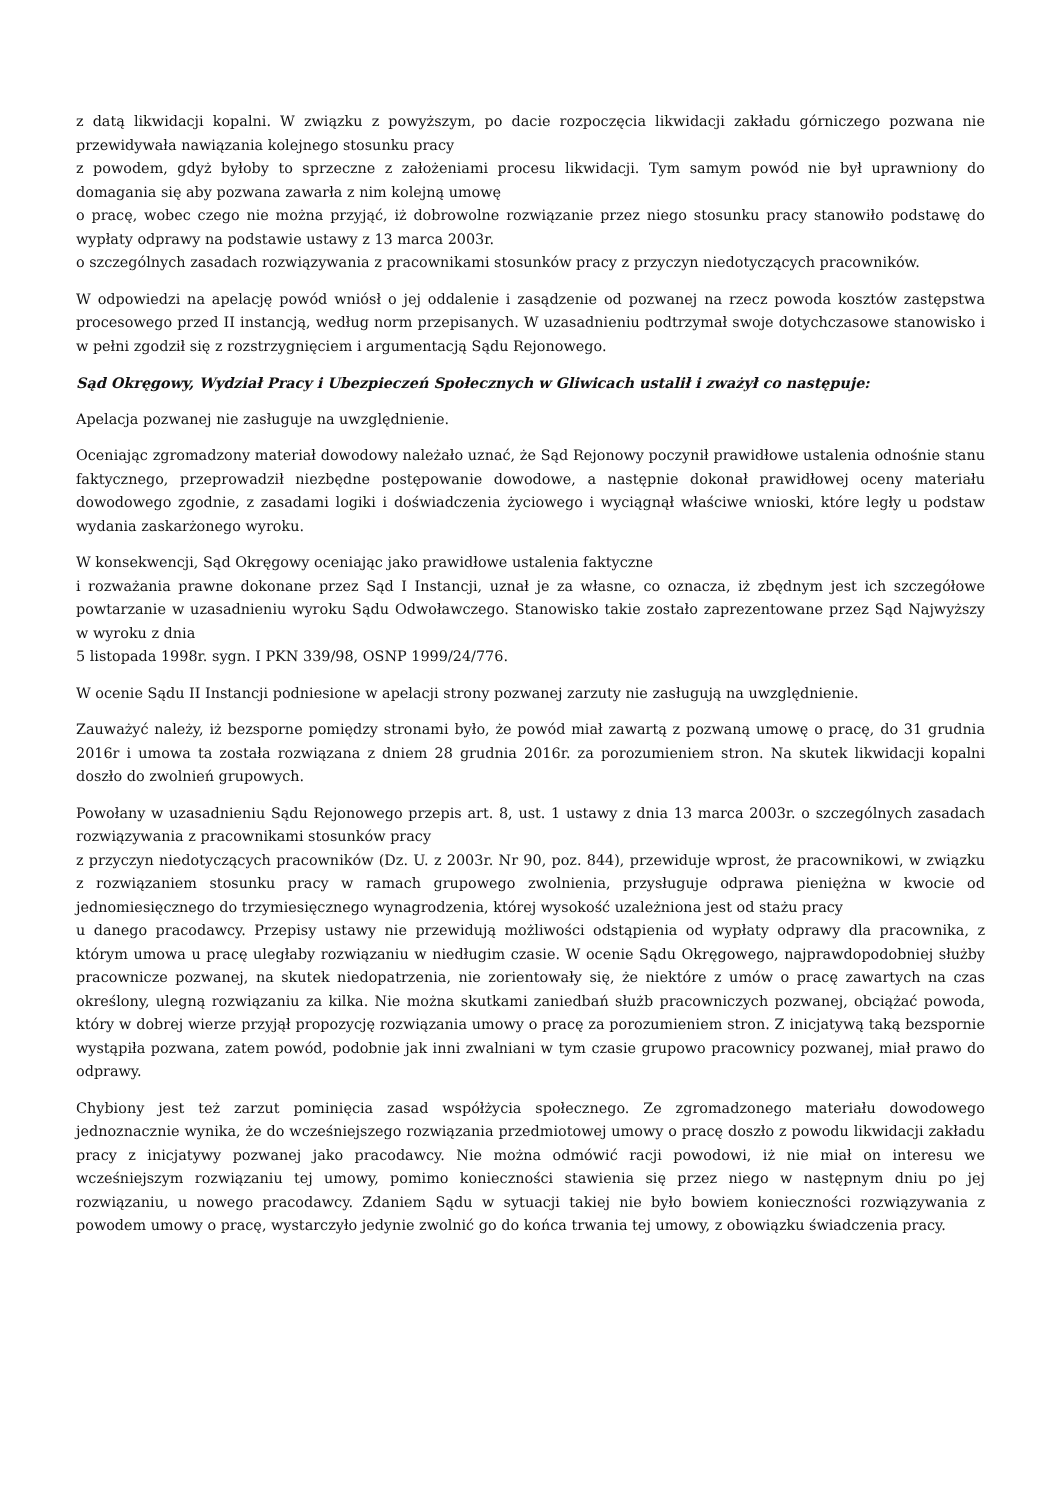z datą likwidacji kopalni. W związku z powyższym, po dacie rozpoczęcia likwidacji zakładu górniczego pozwana nie przewidywała nawiązania kolejnego stosunku pracy
z powodem, gdyż byłoby to sprzeczne z założeniami procesu likwidacji. Tym samym powód nie był uprawniony do domagania się aby pozwana zawarła z nim kolejną umowę
o pracę, wobec czego nie można przyjąć, iż dobrowolne rozwiązanie przez niego stosunku pracy stanowiło podstawę do wypłaty odprawy na podstawie ustawy z 13 marca 2003r.
o szczególnych zasadach rozwiązywania z pracownikami stosunków pracy z przyczyn niedotyczących pracowników.
W odpowiedzi na apelację powód wniósł o jej oddalenie i zasądzenie od pozwanej na rzecz powoda kosztów zastępstwa procesowego przed II instancją, według norm przepisanych. W uzasadnieniu podtrzymał swoje dotychczasowe stanowisko i w pełni zgodził się z rozstrzygnięciem i argumentacją Sądu Rejonowego.
Sąd Okręgowy, Wydział Pracy i Ubezpieczeń Społecznych w Gliwicach ustalił i zważył co następuje:
Apelacja pozwanej nie zasługuje na uwzględnienie.
Oceniając zgromadzony materiał dowodowy należało uznać, że Sąd Rejonowy poczynił prawidłowe ustalenia odnośnie stanu faktycznego, przeprowadził niezbędne postępowanie dowodowe, a następnie dokonał prawidłowej oceny materiału dowodowego zgodnie, z zasadami logiki i doświadczenia życiowego i wyciągnął właściwe wnioski, które legły u podstaw wydania zaskarżonego wyroku.
W konsekwencji, Sąd Okręgowy oceniając jako prawidłowe ustalenia faktyczne
i rozważania prawne dokonane przez Sąd I Instancji, uznał je za własne, co oznacza, iż zbędnym jest ich szczegółowe powtarzanie w uzasadnieniu wyroku Sądu Odwoławczego. Stanowisko takie zostało zaprezentowane przez Sąd Najwyższy w wyroku z dnia
5 listopada 1998r. sygn. I PKN 339/98, OSNP 1999/24/776.
W ocenie Sądu II Instancji podniesione w apelacji strony pozwanej zarzuty nie zasługują na uwzględnienie.
Zauważyć należy, iż bezsporne pomiędzy stronami było, że powód miał zawartą z pozwaną umowę o pracę, do 31 grudnia 2016r i umowa ta została rozwiązana z dniem 28 grudnia 2016r. za porozumieniem stron. Na skutek likwidacji kopalni doszło do zwolnień grupowych.
Powołany w uzasadnieniu Sądu Rejonowego przepis art. 8, ust. 1 ustawy z dnia 13 marca 2003r. o szczególnych zasadach rozwiązywania z pracownikami stosunków pracy
z przyczyn niedotyczących pracowników (Dz. U. z 2003r. Nr 90, poz. 844), przewiduje wprost, że pracownikowi, w związku z rozwiązaniem stosunku pracy w ramach grupowego zwolnienia, przysługuje odprawa pieniężna w kwocie od jednomiesięcznego do trzymiesięcznego wynagrodzenia, której wysokość uzależniona jest od stażu pracy
u danego pracodawcy. Przepisy ustawy nie przewidują możliwości odstąpienia od wypłaty odprawy dla pracownika, z którym umowa u pracę uległaby rozwiązaniu w niedługim czasie. W ocenie Sądu Okręgowego, najprawdopodobniej służby pracownicze pozwanej, na skutek niedopatrzenia, nie zorientowały się, że niektóre z umów o pracę zawartych na czas określony, ulegną rozwiązaniu za kilka. Nie można skutkami zaniedbań służb pracowniczych pozwanej, obciążać powoda, który w dobrej wierze przyjął propozycję rozwiązania umowy o pracę za porozumieniem stron. Z inicjatywą taką bezspornie wystąpiła pozwana, zatem powód, podobnie jak inni zwalniani w tym czasie grupowo pracownicy pozwanej, miał prawo do odprawy.
Chybiony jest też zarzut pominięcia zasad współżycia społecznego. Ze zgromadzonego materiału dowodowego jednoznacznie wynika, że do wcześniejszego rozwiązania przedmiotowej umowy o pracę doszło z powodu likwidacji zakładu pracy z inicjatywy pozwanej jako pracodawcy. Nie można odmówić racji powodowi, iż nie miał on interesu we wcześniejszym rozwiązaniu tej umowy, pomimo konieczności stawienia się przez niego w następnym dniu po jej rozwiązaniu, u nowego pracodawcy. Zdaniem Sądu w sytuacji takiej nie było bowiem konieczności rozwiązywania z powodem umowy o pracę, wystarczyło jedynie zwolnić go do końca trwania tej umowy, z obowiązku świadczenia pracy.